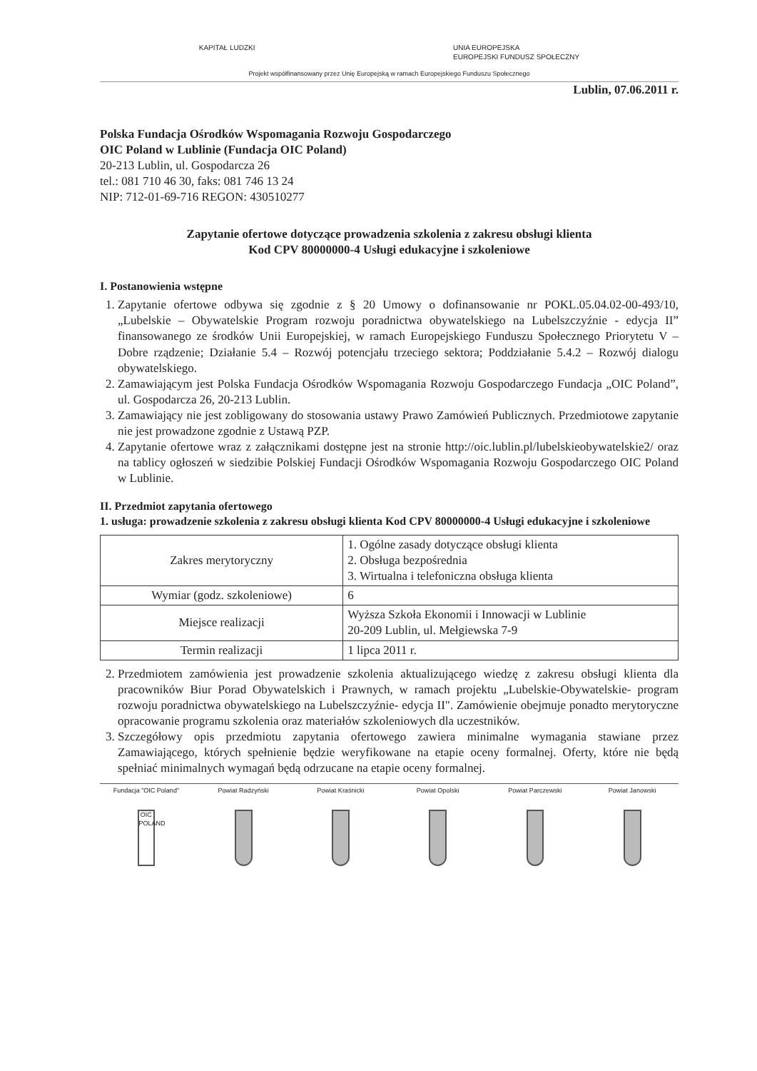KAPITAŁ LUDZKI UNIA EUROPEJSKA
EUROPEJSKI FUNDUSZ SPOŁECZNY
Projekt współfinansowany przez Unię Europejską w ramach Europejskiego Funduszu Społecznego
Lublin, 07.06.2011 r.
Polska Fundacja Ośrodków Wspomagania Rozwoju Gospodarczego
OIC Poland w Lublinie (Fundacja OIC Poland)
20-213 Lublin, ul. Gospodarcza 26
tel.: 081 710 46 30, faks: 081 746 13 24
NIP: 712-01-69-716 REGON: 430510277
Zapytanie ofertowe dotyczące prowadzenia szkolenia z zakresu obsługi klienta
Kod CPV 80000000-4 Usługi edukacyjne i szkoleniowe
I. Postanowienia wstępne
1. Zapytanie ofertowe odbywa się zgodnie z § 20 Umowy o dofinansowanie nr POKL.05.04.02-00-493/10, „Lubelskie – Obywatelskie Program rozwoju poradnictwa obywatelskiego na Lubelszczyźnie - edycja II” finansowanego ze środków Unii Europejskiej, w ramach Europejskiego Funduszu Społecznego Priorytetu V – Dobre rządzenie; Działanie 5.4 – Rozwój potencjału trzeciego sektora; Poddziałanie 5.4.2 – Rozwój dialogu obywatelskiego.
2. Zamawiającym jest Polska Fundacja Ośrodków Wspomagania Rozwoju Gospodarczego Fundacja „OIC Poland”, ul. Gospodarcza 26, 20-213 Lublin.
3. Zamawiający nie jest zobligowany do stosowania ustawy Prawo Zamówień Publicznych. Przedmiotowe zapytanie nie jest prowadzone zgodnie z Ustawą PZP.
4. Zapytanie ofertowe wraz z załącznikami dostępne jest na stronie http://oic.lublin.pl/lubelskieobywatelskie2/ oraz na tablicy ogłoszeń w siedzibie Polskiej Fundacji Ośrodków Wspomagania Rozwoju Gospodarczego OIC Poland w Lublinie.
II. Przedmiot zapytania ofertowego
1. usługa: prowadzenie szkolenia z zakresu obsługi klienta Kod CPV 80000000-4 Usługi edukacyjne i szkoleniowe
| Zakres merytoryczny | 1. Ogólne zasady dotyczące obsługi klienta 2. Obsługa bezpośrednia 3. Wirtualna i telefoniczna obsługa klienta |
| Wymiar (godz. szkoleniowe) | 6 |
| Miejsce realizacji | Wyższa Szkoła Ekonomii i Innowacji w Lublinie 20-209 Lublin, ul. Mełgiewska 7-9 |
| Termin realizacji | 1 lipca 2011 r. |
2. Przedmiotem zamówienia jest prowadzenie szkolenia aktualizującego wiedzę z zakresu obsługi klienta dla pracowników Biur Porad Obywatelskich i Prawnych, w ramach projektu „Lubelskie-Obywatelskie- program rozwoju poradnictwa obywatelskiego na Lubelszczyźnie- edycja II". Zamówienie obejmuje ponadto merytoryczne opracowanie programu szkolenia oraz materiałów szkoleniowych dla uczestników.
3. Szczegółowy opis przedmiotu zapytania ofertowego zawiera minimalne wymagania stawiane przez Zamawiającego, których spełnienie będzie weryfikowane na etapie oceny formalnej. Oferty, które nie będą spełniać minimalnych wymagań będą odrzucane na etapie oceny formalnej.
Fundacja "OIC Poland"
OIC POLAND
Powiat Radzyński Powiat Kraśnicki Powiat Opolski Powiat Parczewski Powiat Janowski